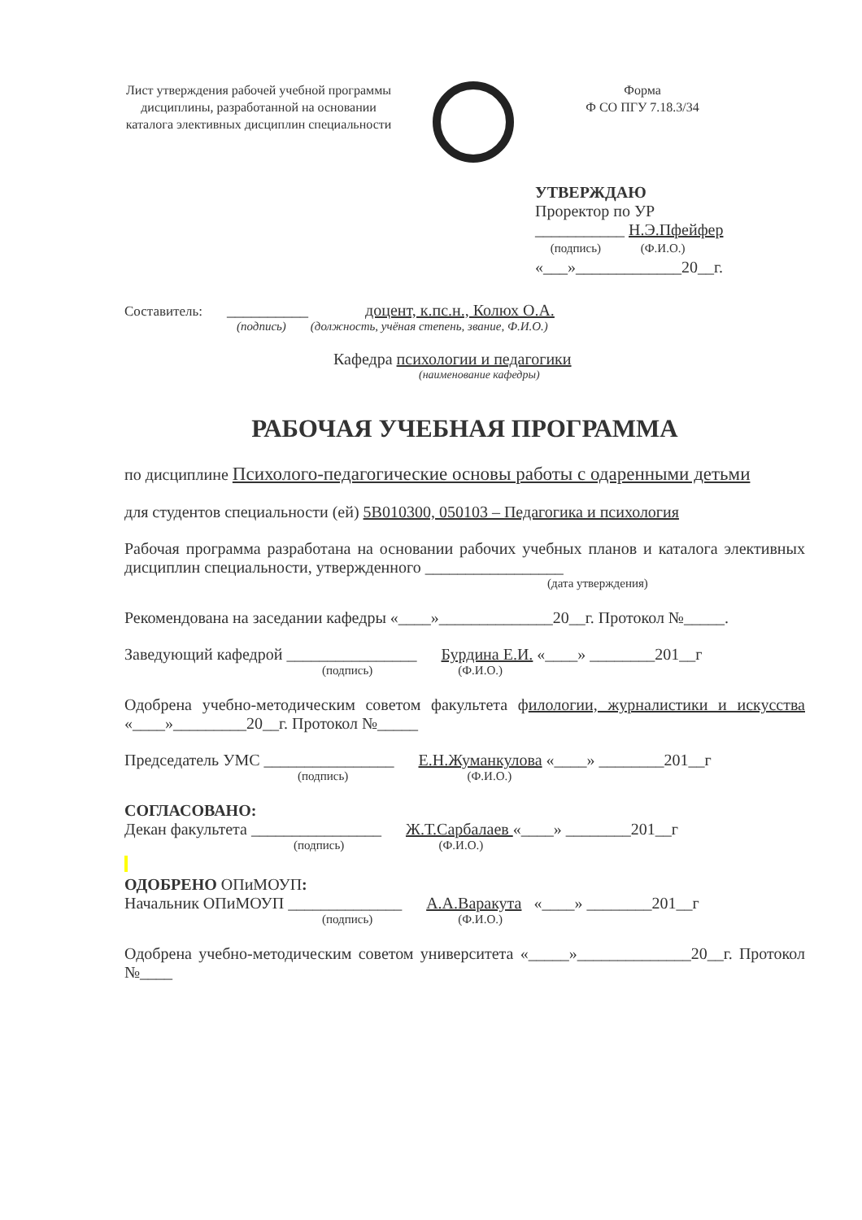Лист утверждения рабочей учебной программы дисциплины, разработанной на основании каталога элективных дисциплин специальности
Форма
Ф СО ПГУ 7.18.3/34
УТВЕРЖДАЮ
Проректор по УР
___________ Н.Э.Пфейфер
(подпись) (Ф.И.О.)
«___»_____________20__г.
Составитель: __________ доцент, к.пс.н., Колюх О.А.
(подпись) (должность, учёная степень, звание, Ф.И.О.)
Кафедра психологии и педагогики
(наименование кафедры)
РАБОЧАЯ УЧЕБНАЯ ПРОГРАММА
по дисциплине Психолого-педагогические основы работы с одаренными детьми
для студентов специальности (ей) 5В010300, 050103 – Педагогика и психология
Рабочая программа разработана на основании рабочих учебных планов и каталога элективных дисциплин специальности, утвержденного _________________
(дата утверждения)
Рекомендована на заседании кафедры «____»______________20__г. Протокол №_____.
Заведующий кафедрой ________________ Бурдина Е.И. «____» ________201__г
(подпись) (Ф.И.О.)
Одобрена учебно-методическим советом факультета филологии, журналистики и искусства «____»_________20__г. Протокол №_____
Председатель УМС ________________ Е.Н.Жуманкулова «____» ________201__г
(подпись) (Ф.И.О.)
СОГЛАСОВАНО:
Декан факультета ________________ Ж.Т.Сарбалаев «____» ________201__г
(подпись) (Ф.И.О.)
ОДОБРЕНО ОПиМОУП:
Начальник ОПиМОУП ______________ А.А.Варакута «____» ________201__г
(подпись) (Ф.И.О.)
Одобрена учебно-методическим советом университета «_____»______________20__г. Протокол №____